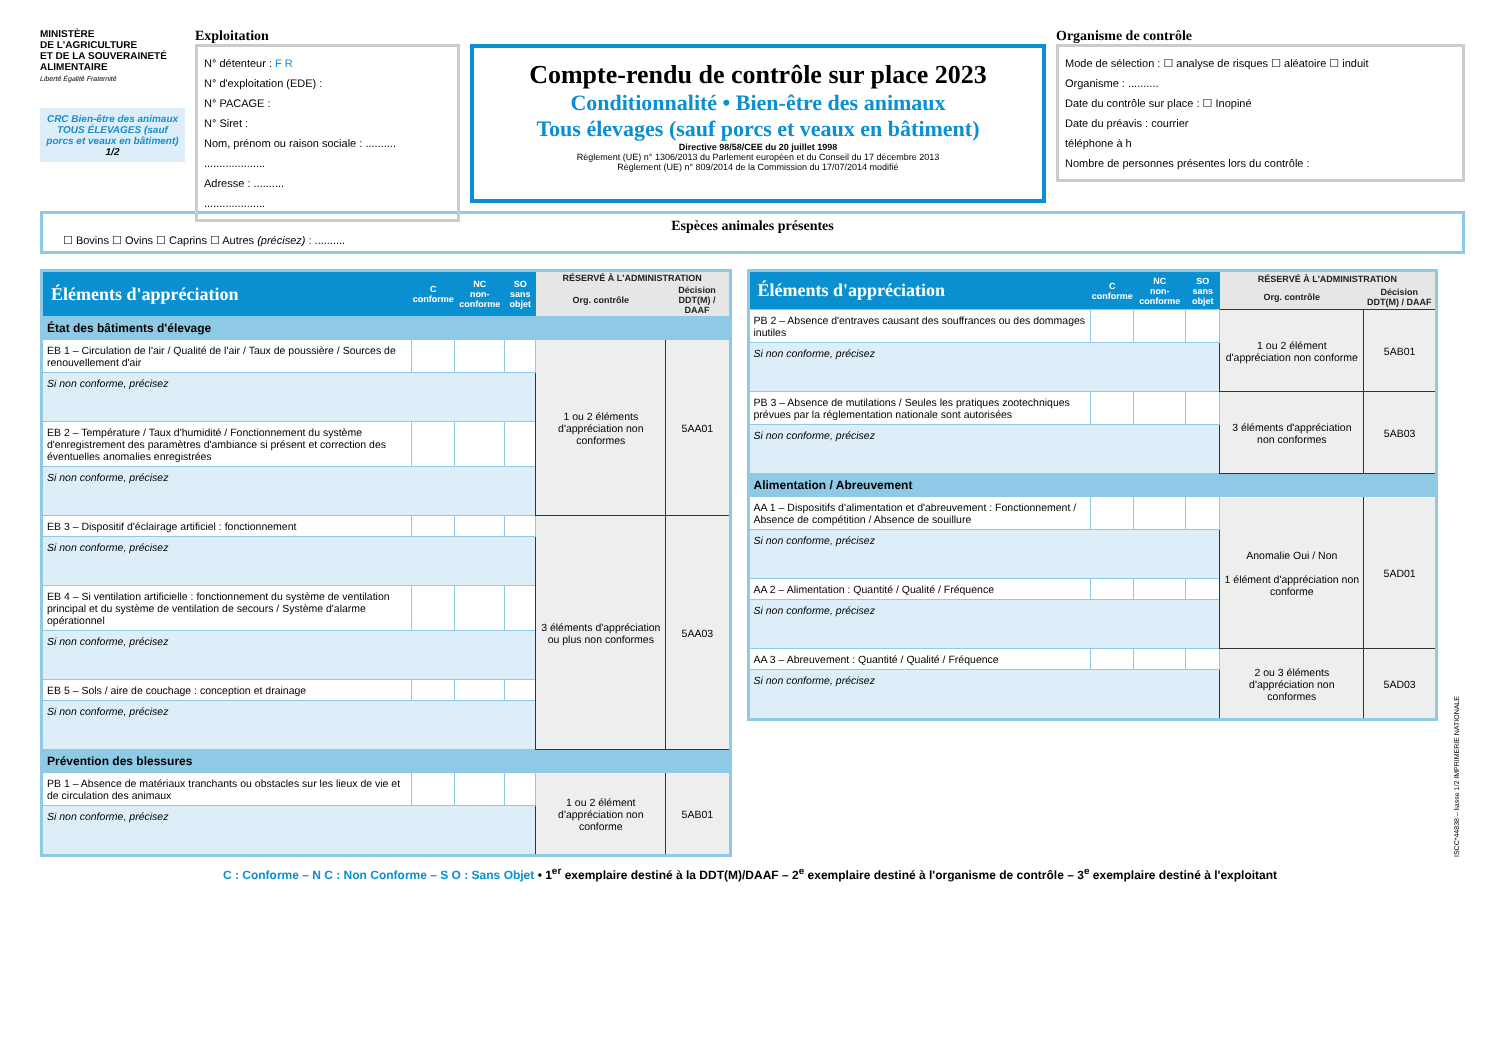MINISTÈRE
DE L'AGRICULTURE
ET DE LA SOUVERAINETÉ
ALIMENTAIRE
Liberté Égalité Fraternité
CRC Bien-être des animaux TOUS ÉLEVAGES (sauf porcs et veaux en bâtiment)
1/2
Exploitation
N° détenteur : F R
N° d'exploitation (EDE) :
N° PACAGE :
N° Siret :
Nom, prénom ou raison sociale : ..........
....................
Adresse : ..........
....................
Compte-rendu de contrôle sur place 2023
Conditionnalité • Bien-être des animaux
Tous élevages (sauf porcs et veaux en bâtiment)
Directive 98/58/CEE du 20 juillet 1998
Règlement (UE) n° 1306/2013 du Parlement européen et du Conseil du 17 décembre 2013
Règlement (UE) n° 809/2014 de la Commission du 17/07/2014 modifié
Organisme de contrôle
Mode de sélection : ☐ analyse de risques ☐ aléatoire ☐ induit
Organisme : ..........
Date du contrôle sur place : ☐ Inopiné
Date du préavis : courrier
téléphone à h
Nombre de personnes présentes lors du contrôle :
Espèces animales présentes
☐ Bovins ☐ Ovins ☐ Caprins ☐ Autres (précisez) : ..........
| Éléments d'appréciation | C conforme | NC non-conforme | SO sans objet | RÉSERVÉ À L'ADMINISTRATION | |
| --- | --- | --- | --- | --- | --- |
| | | | | Org. contrôle | Décision DDT(M) / DAAF |
| État des bâtiments d'élevage | | | | | |
| EB 1 – Circulation de l'air / Qualité de l'air / Taux de poussière / Sources de renouvellement d'air | | | | 1 ou 2 éléments d'appréciation non conformes | 5AA01 |
| Si non conforme, précisez | | | | | |
| EB 2 – Température / Taux d'humidité / Fonctionnement du système d'enregistrement des paramètres d'ambiance si présent et correction des éventuelles anomalies enregistrées | | | | | |
| Si non conforme, précisez | | | | | |
| EB 3 – Dispositif d'éclairage artificiel : fonctionnement | | | | 3 éléments d'appréciation ou plus non conformes | 5AA03 |
| Si non conforme, précisez | | | | | |
| EB 4 – Si ventilation artificielle : fonctionnement du système de ventilation principal et du système de ventilation de secours / Système d'alarme opérationnel | | | | | |
| Si non conforme, précisez | | | | | |
| EB 5 – Sols / aire de couchage : conception et drainage | | | | | |
| Si non conforme, précisez | | | | | |
| Prévention des blessures | | | | | |
| PB 1 – Absence de matériaux tranchants ou obstacles sur les lieux de vie et de circulation des animaux | | | | 1 ou 2 élément d'appréciation non conforme | 5AB01 |
| Si non conforme, précisez | | | | | |
| Éléments d'appréciation | C conforme | NC non-conforme | SO sans objet | RÉSERVÉ À L'ADMINISTRATION | |
| --- | --- | --- | --- | --- | --- |
| | | | | Org. contrôle | Décision DDT(M) / DAAF |
| PB 2 – Absence d'entraves causant des souffrances ou des dommages inutiles | | | | 1 ou 2 élément d'appréciation non conforme | 5AB01 |
| Si non conforme, précisez | | | | | |
| PB 3 – Absence de mutilations / Seules les pratiques zootechniques prévues par la réglementation nationale sont autorisées | | | | 3 éléments d'appréciation non conformes | 5AB03 |
| Si non conforme, précisez | | | | | |
| Alimentation / Abreuvement | | | | | |
| AA 1 – Dispositifs d'alimentation et d'abreuvement : Fonctionnement / Absence de compétition / Absence de souillure | | | | Anomalie Oui / Non 1 élément d'appréciation non conforme | 5AD01 |
| Si non conforme, précisez | | | | | |
| AA 2 – Alimentation : Quantité / Qualité / Fréquence | | | | | |
| Si non conforme, précisez | | | | | |
| AA 3 – Abreuvement : Quantité / Qualité / Fréquence | | | | 2 ou 3 éléments d'appréciation non conformes | 5AD03 |
| Si non conforme, précisez | | | | | |
ISCC*44838 – liasse 1/2 IMPRIMERIE NATIONALE
C : Conforme – N C : Non Conforme – S O : Sans Objet • 1<sup>er</sup> exemplaire destiné à la DDT(M)/DAAF – 2<sup>e</sup> exemplaire destiné à l'organisme de contrôle – 3<sup>e</sup> exemplaire destiné à l'exploitant